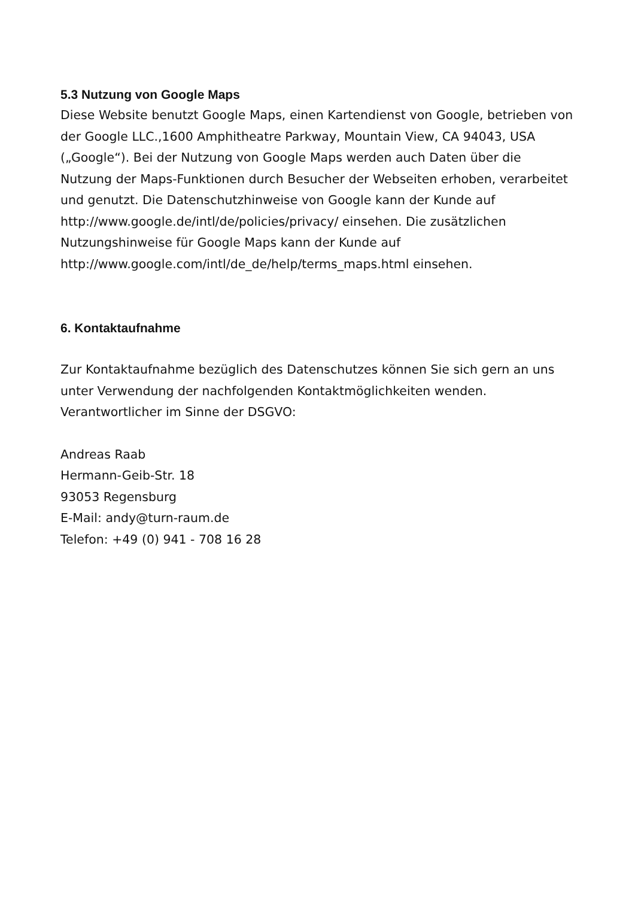5.3 Nutzung von Google Maps
Diese Website benutzt Google Maps, einen Kartendienst von Google, betrieben von der Google LLC.,1600 Amphitheatre Parkway, Mountain View, CA 94043, USA („Google“). Bei der Nutzung von Google Maps werden auch Daten über die Nutzung der Maps-Funktionen durch Besucher der Webseiten erhoben, verarbeitet und genutzt. Die Datenschutzhinweise von Google kann der Kunde auf http://www.google.de/intl/de/policies/privacy/ einsehen. Die zusätzlichen Nutzungshinweise für Google Maps kann der Kunde auf http://www.google.com/intl/de_de/help/terms_maps.html einsehen.
6. Kontaktaufnahme
Zur Kontaktaufnahme bezüglich des Datenschutzes können Sie sich gern an uns unter Verwendung der nachfolgenden Kontaktmöglichkeiten wenden. Verantwortlicher im Sinne der DSGVO:
Andreas Raab
Hermann-Geib-Str. 18
93053 Regensburg
E-Mail: andy@turn-raum.de
Telefon: +49 (0) 941 - 708 16 28